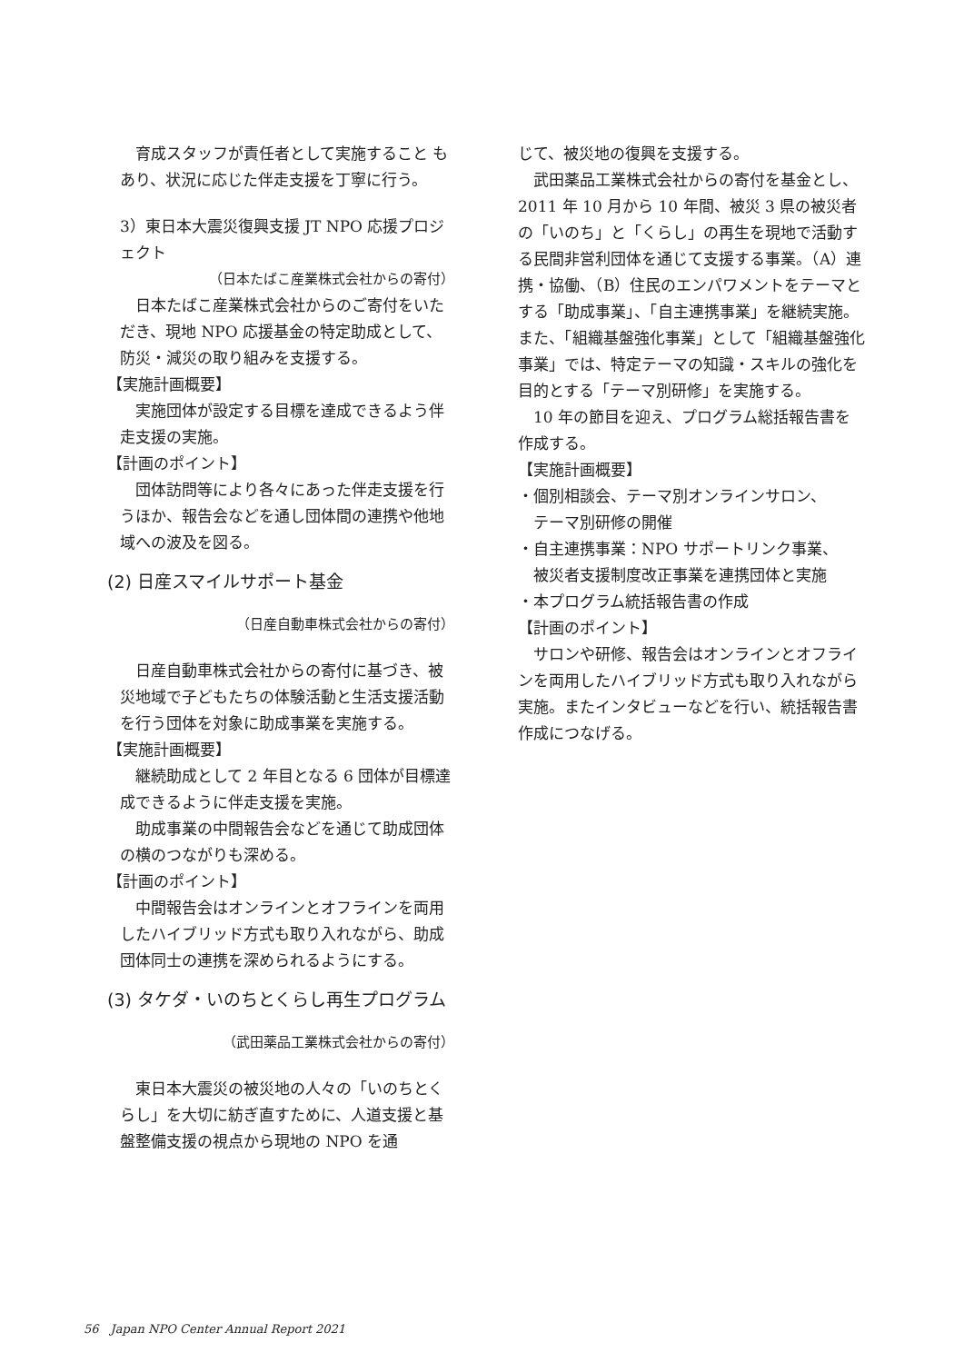育成スタッフが責任者として実施すること もあり、状況に応じた伴走支援を丁寧に行う。
3）東日本大震災復興支援 JT NPO 応援プロジェクト
（日本たばこ産業株式会社からの寄付）
　日本たばこ産業株式会社からのご寄付をいただき、現地 NPO 応援基金の特定助成として、防災・減災の取り組みを支援する。
【実施計画概要】
　実施団体が設定する目標を達成できるよう伴走支援の実施。
【計画のポイント】
　団体訪問等により各々にあった伴走支援を行うほか、報告会などを通し団体間の連携や他地域への波及を図る。
(2) 日産スマイルサポート基金
（日産自動車株式会社からの寄付）
　日産自動車株式会社からの寄付に基づき、被災地域で子どもたちの体験活動と生活支援活動を行う団体を対象に助成事業を実施する。
【実施計画概要】
　継続助成として 2 年目となる 6 団体が目標達成できるように伴走支援を実施。
　助成事業の中間報告会などを通じて助成団体の横のつながりも深める。
【計画のポイント】
　中間報告会はオンラインとオフラインを両用したハイブリッド方式も取り入れながら、助成団体同士の連携を深められるようにする。
(3) タケダ・いのちとくらし再生プログラム
（武田薬品工業株式会社からの寄付）
　東日本大震災の被災地の人々の「いのちとくらし」を大切に紡ぎ直すために、人道支援と基盤整備支援の視点から現地の NPO を通
じて、被災地の復興を支援する。
　武田薬品工業株式会社からの寄付を基金とし、2011 年 10 月から 10 年間、被災 3 県の被災者の「いのち」と「くらし」の再生を現地で活動する民間非営利団体を通じて支援する事業。（A）連携・協働、（B）住民のエンパワメントをテーマとする「助成事業」、「自主連携事業」を継続実施。また、「組織基盤強化事業」として「組織基盤強化事業」では、特定テーマの知識・スキルの強化を目的とする「テーマ別研修」を実施する。
　10 年の節目を迎え、プログラム総括報告書を作成する。
【実施計画概要】
・個別相談会、テーマ別オンラインサロン、
　テーマ別研修の開催
・自主連携事業：NPO サポートリンク事業、
　被災者支援制度改正事業を連携団体と実施
・本プログラム統括報告書の作成
【計画のポイント】
　サロンや研修、報告会はオンラインとオフラインを両用したハイブリッド方式も取り入れながら実施。またインタビューなどを行い、統括報告書作成につなげる。
56　Japan NPO Center Annual Report 2021